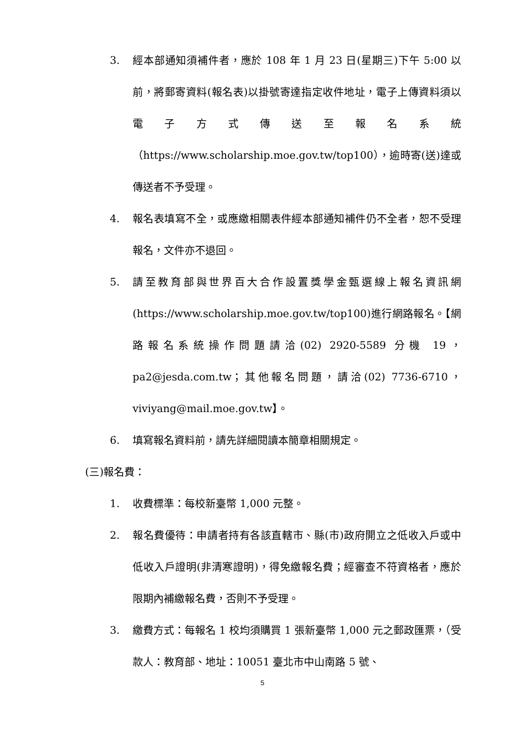3. 經本部通知須補件者，應於 108 年 1 月 23 日(星期三)下午 5:00 以前，將郵寄資料(報名表)以掛號寄達指定收件地址，電子上傳資料須以電子方式傳送至報名系統（https://www.scholarship.moe.gov.tw/top100），逾時寄(送)達或傳送者不予受理。
4. 報名表填寫不全，或應繳相關表件經本部通知補件仍不全者，恕不受理報名，文件亦不退回。
5. 請至教育部與世界百大合作設置獎學金甄選線上報名資訊網(https://www.scholarship.moe.gov.tw/top100)進行網路報名。【網路報名系統操作問題請洽(02) 2920-5589 分機 19，pa2@jesda.com.tw；其他報名問題，請洽(02) 7736-6710，viviyang@mail.moe.gov.tw】。
6. 填寫報名資料前，請先詳細閱讀本簡章相關規定。
(三)報名費：
1. 收費標準：每校新臺幣 1,000 元整。
2. 報名費優待：申請者持有各該直轄市、縣(市)政府開立之低收入戶或中低收入戶證明(非清寒證明)，得免繳報名費；經審查不符資格者，應於限期內補繳報名費，否則不予受理。
3. 繳費方式：每報名 1 校均須購買 1 張新臺幣 1,000 元之郵政匯票，（受款人：教育部、地址：10051 臺北市中山南路 5 號、
5